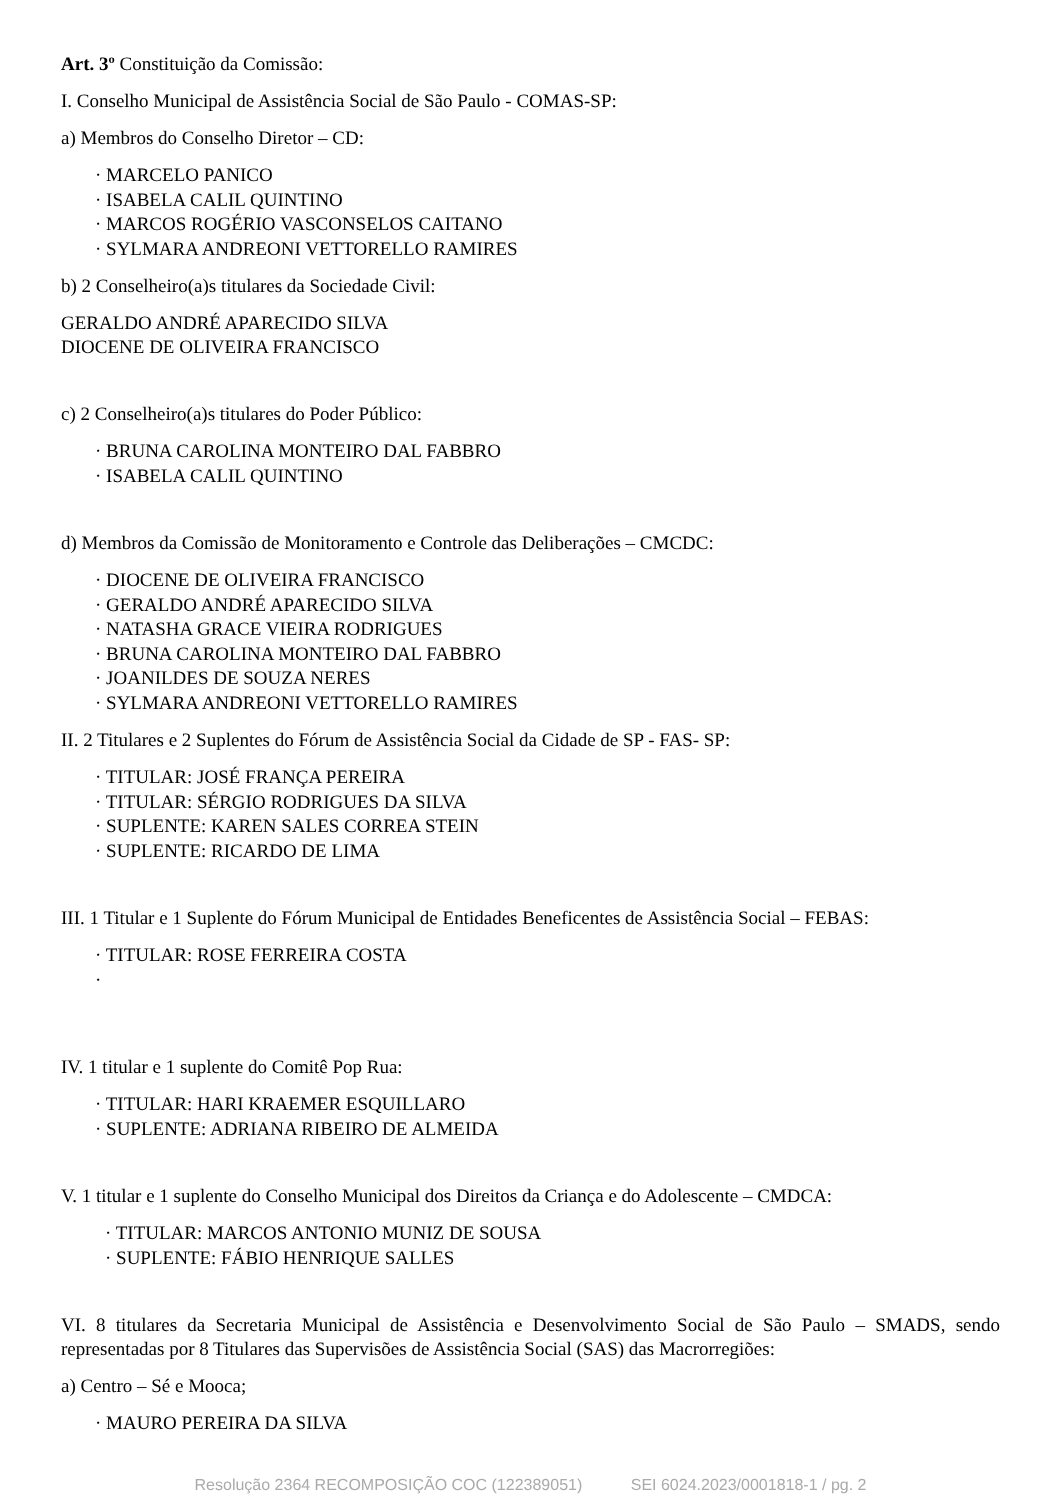Art. 3º Constituição da Comissão:
I. Conselho Municipal de Assistência Social de São Paulo - COMAS-SP:
a) Membros do Conselho Diretor – CD:
· MARCELO PANICO
· ISABELA CALIL QUINTINO
· MARCOS ROGÉRIO VASCONSELOS CAITANO
· SYLMARA ANDREONI VETTORELLO RAMIRES
b) 2 Conselheiro(a)s titulares da Sociedade Civil:
GERALDO ANDRÉ APARECIDO SILVA
DIOCENE DE OLIVEIRA FRANCISCO
c) 2 Conselheiro(a)s titulares do Poder Público:
· BRUNA CAROLINA MONTEIRO DAL FABBRO
· ISABELA CALIL QUINTINO
d) Membros da Comissão de Monitoramento e Controle das Deliberações – CMCDC:
· DIOCENE DE OLIVEIRA FRANCISCO
· GERALDO ANDRÉ APARECIDO SILVA
· NATASHA GRACE VIEIRA RODRIGUES
· BRUNA CAROLINA MONTEIRO DAL FABBRO
· JOANILDES DE SOUZA NERES
· SYLMARA ANDREONI VETTORELLO RAMIRES
II. 2 Titulares e 2 Suplentes do Fórum de Assistência Social da Cidade de SP - FAS- SP:
· TITULAR: JOSÉ FRANÇA PEREIRA
· TITULAR: SÉRGIO RODRIGUES DA SILVA
· SUPLENTE: KAREN SALES CORREA STEIN
· SUPLENTE: RICARDO DE LIMA
III. 1 Titular e 1 Suplente do Fórum Municipal de Entidades Beneficentes de Assistência Social – FEBAS:
· TITULAR: ROSE FERREIRA COSTA
·
IV. 1 titular e 1 suplente do Comitê Pop Rua:
· TITULAR: HARI KRAEMER ESQUILLARO
· SUPLENTE: ADRIANA RIBEIRO DE ALMEIDA
V. 1 titular e 1 suplente do Conselho Municipal dos Direitos da Criança e do Adolescente – CMDCA:
· TITULAR: MARCOS ANTONIO MUNIZ DE SOUSA
· SUPLENTE: FÁBIO HENRIQUE SALLES
VI. 8 titulares da Secretaria Municipal de Assistência e Desenvolvimento Social de São Paulo – SMADS, sendo representadas por 8 Titulares das Supervisões de Assistência Social (SAS) das Macrorregiões:
a) Centro – Sé e Mooca;
· MAURO PEREIRA DA SILVA
Resolução 2364 RECOMPOSIÇÃO COC (122389051) SEI 6024.2023/0001818-1 / pg. 2